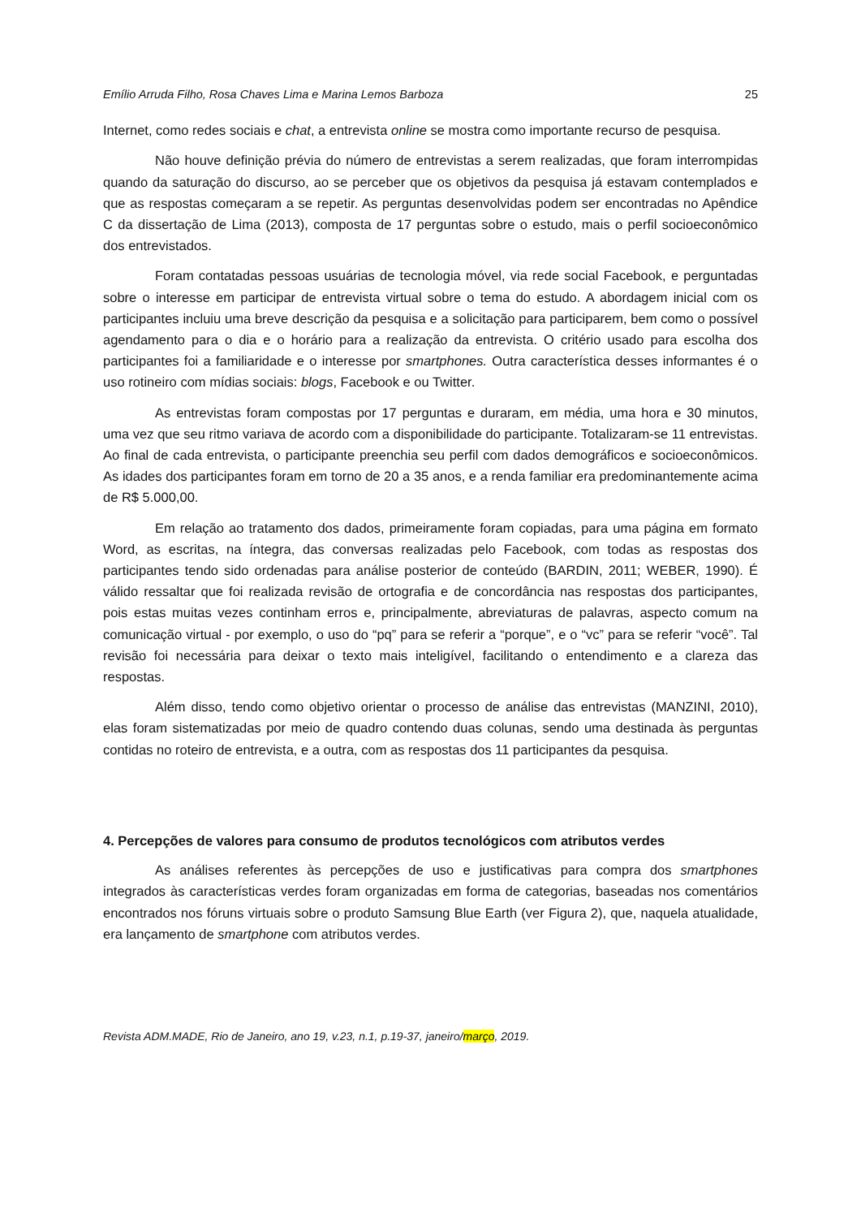Emílio Arruda Filho, Rosa Chaves Lima e Marina Lemos Barboza 25
Internet, como redes sociais e chat, a entrevista online se mostra como importante recurso de pesquisa.
Não houve definição prévia do número de entrevistas a serem realizadas, que foram interrompidas quando da saturação do discurso, ao se perceber que os objetivos da pesquisa já estavam contemplados e que as respostas começaram a se repetir. As perguntas desenvolvidas podem ser encontradas no Apêndice C da dissertação de Lima (2013), composta de 17 perguntas sobre o estudo, mais o perfil socioeconômico dos entrevistados.
Foram contatadas pessoas usuárias de tecnologia móvel, via rede social Facebook, e perguntadas sobre o interesse em participar de entrevista virtual sobre o tema do estudo. A abordagem inicial com os participantes incluiu uma breve descrição da pesquisa e a solicitação para participarem, bem como o possível agendamento para o dia e o horário para a realização da entrevista. O critério usado para escolha dos participantes foi a familiaridade e o interesse por smartphones. Outra característica desses informantes é o uso rotineiro com mídias sociais: blogs, Facebook e ou Twitter.
As entrevistas foram compostas por 17 perguntas e duraram, em média, uma hora e 30 minutos, uma vez que seu ritmo variava de acordo com a disponibilidade do participante. Totalizaram-se 11 entrevistas. Ao final de cada entrevista, o participante preenchia seu perfil com dados demográficos e socioeconômicos. As idades dos participantes foram em torno de 20 a 35 anos, e a renda familiar era predominantemente acima de R$ 5.000,00.
Em relação ao tratamento dos dados, primeiramente foram copiadas, para uma página em formato Word, as escritas, na íntegra, das conversas realizadas pelo Facebook, com todas as respostas dos participantes tendo sido ordenadas para análise posterior de conteúdo (BARDIN, 2011; WEBER, 1990). É válido ressaltar que foi realizada revisão de ortografia e de concordância nas respostas dos participantes, pois estas muitas vezes continham erros e, principalmente, abreviaturas de palavras, aspecto comum na comunicação virtual - por exemplo, o uso do “pq” para se referir a “porque”, e o “vc” para se referir “você”. Tal revisão foi necessária para deixar o texto mais inteligível, facilitando o entendimento e a clareza das respostas.
Além disso, tendo como objetivo orientar o processo de análise das entrevistas (MANZINI, 2010), elas foram sistematizadas por meio de quadro contendo duas colunas, sendo uma destinada às perguntas contidas no roteiro de entrevista, e a outra, com as respostas dos 11 participantes da pesquisa.
4. Percepções de valores para consumo de produtos tecnológicos com atributos verdes
As análises referentes às percepções de uso e justificativas para compra dos smartphones integrados às características verdes foram organizadas em forma de categorias, baseadas nos comentários encontrados nos fóruns virtuais sobre o produto Samsung Blue Earth (ver Figura 2), que, naquela atualidade, era lançamento de smartphone com atributos verdes.
Revista ADM.MADE, Rio de Janeiro, ano 19, v.23, n.1, p.19-37, janeiro/março, 2019.